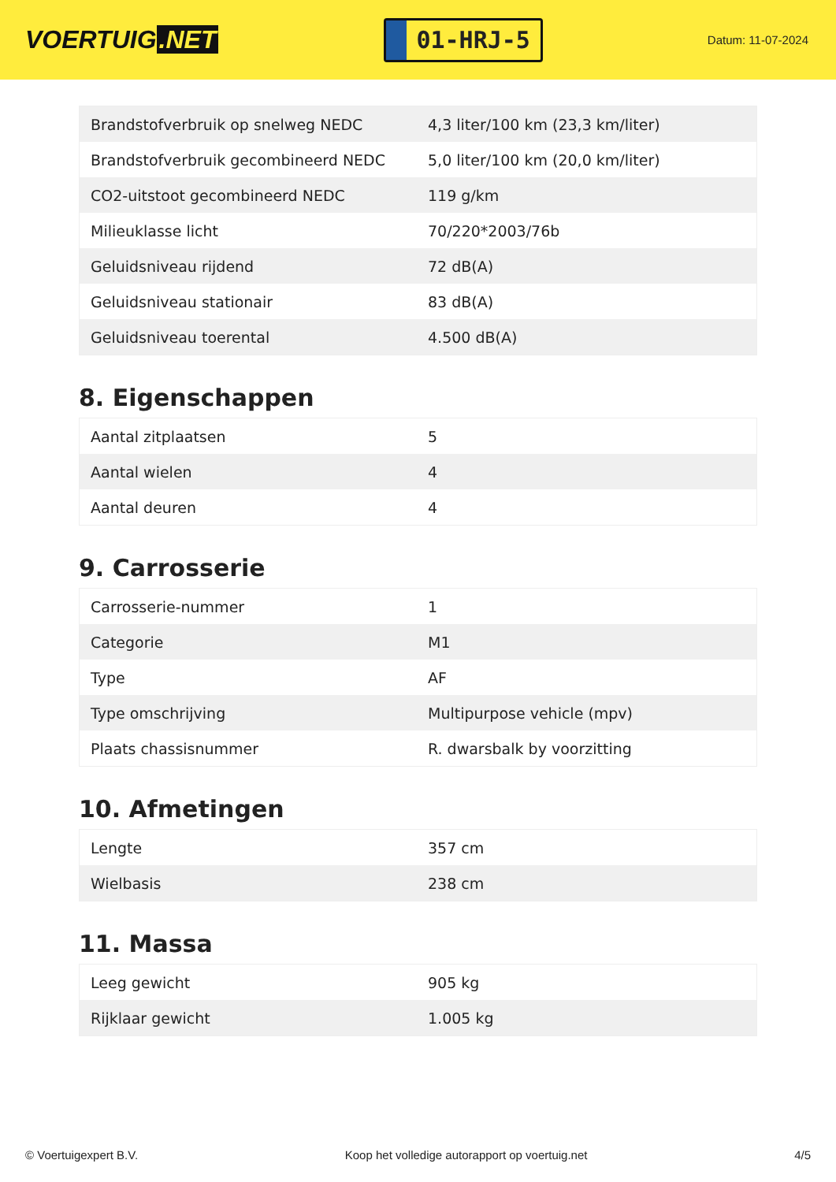VOERTUIG.NET
01-HRJ-5
Datum: 11-07-2024
| Brandstofverbruik op snelweg NEDC | 4,3 liter/100 km (23,3 km/liter) |
| Brandstofverbruik gecombineerd NEDC | 5,0 liter/100 km (20,0 km/liter) |
| CO2-uitstoot gecombineerd NEDC | 119 g/km |
| Milieuklasse licht | 70/220*2003/76b |
| Geluidsniveau rijdend | 72 dB(A) |
| Geluidsniveau stationair | 83 dB(A) |
| Geluidsniveau toerental | 4.500 dB(A) |
8. Eigenschappen
| Aantal zitplaatsen | 5 |
| Aantal wielen | 4 |
| Aantal deuren | 4 |
9. Carrosserie
| Carrosserie-nummer | 1 |
| Categorie | M1 |
| Type | AF |
| Type omschrijving | Multipurpose vehicle (mpv) |
| Plaats chassisnummer | R. dwarsbalk by voorzitting |
10. Afmetingen
| Lengte | 357 cm |
| Wielbasis | 238 cm |
11. Massa
| Leeg gewicht | 905 kg |
| Rijklaar gewicht | 1.005 kg |
© Voertuigexpert B.V. Koop het volledige autorapport op voertuig.net 4/5